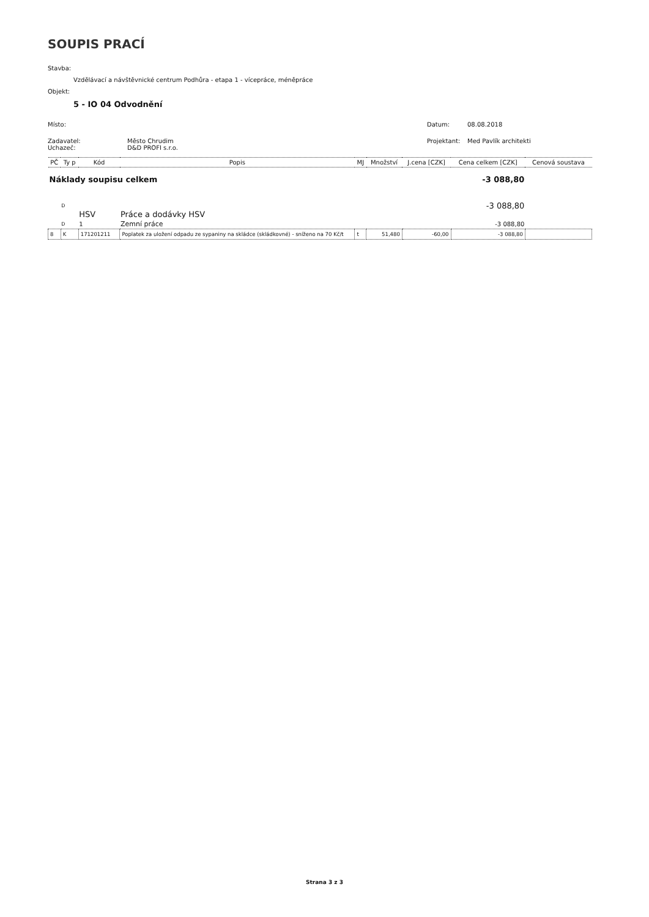SOUPIS PRACÍ
Stavba:
Vzdělávací a návštěvnické centrum Podhůra - etapa 1 - vícepráce, méněpráce
Objekt:
5 - IO 04 Odvodnění
Místo: Datum: 08.08.2018
Zadavatel: Město Chrudim Projektant: Med Pavlík architekti
Uchazeč: D&D PROFI s.r.o.
| PČ | Ty p | Kód | Popis | MJ | Množství | J.cena [CZK] | Cena celkem [CZK] | Cenová soustava |
| Náklady soupisu celkem | | | | | | | -3 088,80 | |
| | D | HSV | Práce a dodávky HSV | | | | -3 088,80 | |
| | D | 1 | Zemní práce | | | | -3 088,80 | |
| 8 | K | 171201211 | Poplatek za uložení odpadu ze sypaniny na skládce (skládkovné) - sníženo na 70 Kč/t | t | 51,480 | -60,00 | -3 088,80 | |
Strana 3 z 3